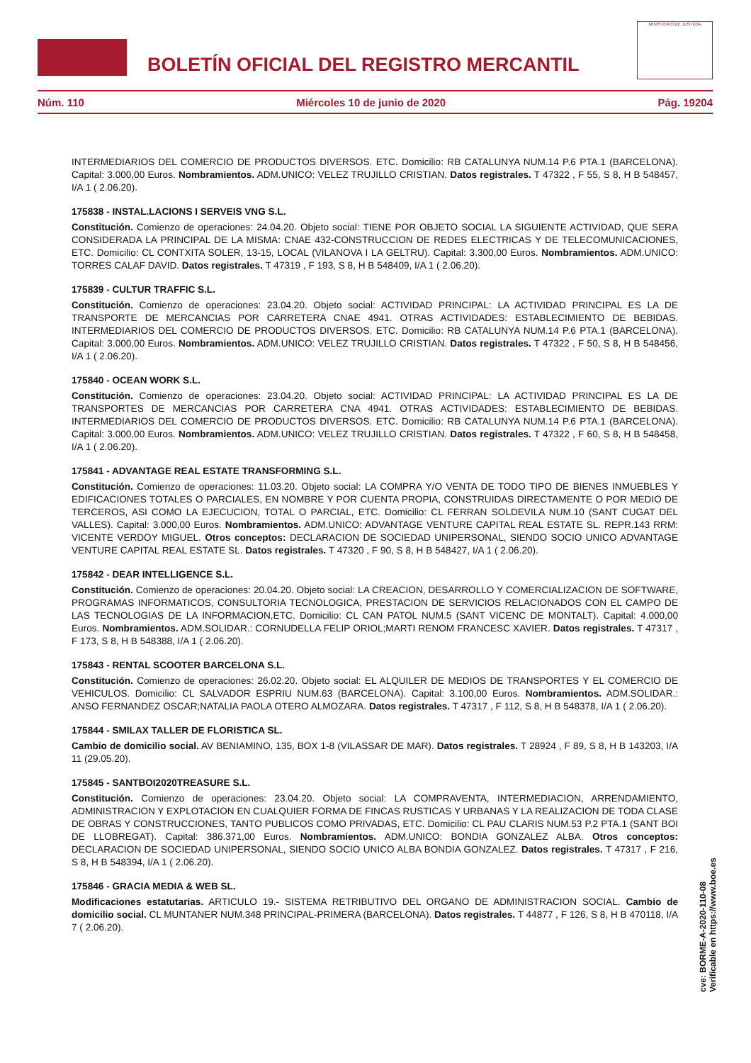BOLETÍN OFICIAL DEL REGISTRO MERCANTIL
MINISTERIO DE JUSTICIA
Núm. 110 Miércoles 10 de junio de 2020 Pág. 19204
INTERMEDIARIOS DEL COMERCIO DE PRODUCTOS DIVERSOS. ETC. Domicilio: RB CATALUNYA NUM.14 P.6 PTA.1 (BARCELONA). Capital: 3.000,00 Euros. Nombramientos. ADM.UNICO: VELEZ TRUJILLO CRISTIAN. Datos registrales. T 47322 , F 55, S 8, H B 548457, I/A 1 ( 2.06.20).
175838 - INSTAL.LACIONS I SERVEIS VNG S.L.
Constitución. Comienzo de operaciones: 24.04.20. Objeto social: TIENE POR OBJETO SOCIAL LA SIGUIENTE ACTIVIDAD, QUE SERA CONSIDERADA LA PRINCIPAL DE LA MISMA: CNAE 432-CONSTRUCCION DE REDES ELECTRICAS Y DE TELECOMUNICACIONES, ETC. Domicilio: CL CONTXITA SOLER, 13-15, LOCAL (VILANOVA I LA GELTRU). Capital: 3.300,00 Euros. Nombramientos. ADM.UNICO: TORRES CALAF DAVID. Datos registrales. T 47319 , F 193, S 8, H B 548409, I/A 1 ( 2.06.20).
175839 - CULTUR TRAFFIC S.L.
Constitución. Comienzo de operaciones: 23.04.20. Objeto social: ACTIVIDAD PRINCIPAL: LA ACTIVIDAD PRINCIPAL ES LA DE TRANSPORTE DE MERCANCIAS POR CARRETERA CNAE 4941. OTRAS ACTIVIDADES: ESTABLECIMIENTO DE BEBIDAS. INTERMEDIARIOS DEL COMERCIO DE PRODUCTOS DIVERSOS. ETC. Domicilio: RB CATALUNYA NUM.14 P.6 PTA.1 (BARCELONA). Capital: 3.000,00 Euros. Nombramientos. ADM.UNICO: VELEZ TRUJILLO CRISTIAN. Datos registrales. T 47322 , F 50, S 8, H B 548456, I/A 1 ( 2.06.20).
175840 - OCEAN WORK S.L.
Constitución. Comienzo de operaciones: 23.04.20. Objeto social: ACTIVIDAD PRINCIPAL: LA ACTIVIDAD PRINCIPAL ES LA DE TRANSPORTES DE MERCANCIAS POR CARRETERA CNA 4941. OTRAS ACTIVIDADES: ESTABLECIMIENTO DE BEBIDAS. INTERMEDIARIOS DEL COMERCIO DE PRODUCTOS DIVERSOS. ETC. Domicilio: RB CATALUNYA NUM.14 P.6 PTA.1 (BARCELONA). Capital: 3.000,00 Euros. Nombramientos. ADM.UNICO: VELEZ TRUJILLO CRISTIAN. Datos registrales. T 47322 , F 60, S 8, H B 548458, I/A 1 ( 2.06.20).
175841 - ADVANTAGE REAL ESTATE TRANSFORMING S.L.
Constitución. Comienzo de operaciones: 11.03.20. Objeto social: LA COMPRA Y/O VENTA DE TODO TIPO DE BIENES INMUEBLES Y EDIFICACIONES TOTALES O PARCIALES, EN NOMBRE Y POR CUENTA PROPIA, CONSTRUIDAS DIRECTAMENTE O POR MEDIO DE TERCEROS, ASI COMO LA EJECUCION, TOTAL O PARCIAL, ETC. Domicilio: CL FERRAN SOLDEVILA NUM.10 (SANT CUGAT DEL VALLES). Capital: 3.000,00 Euros. Nombramientos. ADM.UNICO: ADVANTAGE VENTURE CAPITAL REAL ESTATE SL. REPR.143 RRM: VICENTE VERDOY MIGUEL. Otros conceptos: DECLARACION DE SOCIEDAD UNIPERSONAL, SIENDO SOCIO UNICO ADVANTAGE VENTURE CAPITAL REAL ESTATE SL. Datos registrales. T 47320 , F 90, S 8, H B 548427, I/A 1 ( 2.06.20).
175842 - DEAR INTELLIGENCE S.L.
Constitución. Comienzo de operaciones: 20.04.20. Objeto social: LA CREACION, DESARROLLO Y COMERCIALIZACION DE SOFTWARE, PROGRAMAS INFORMATICOS, CONSULTORIA TECNOLOGICA, PRESTACION DE SERVICIOS RELACIONADOS CON EL CAMPO DE LAS TECNOLOGIAS DE LA INFORMACION,ETC. Domicilio: CL CAN PATOL NUM.5 (SANT VICENC DE MONTALT). Capital: 4.000,00 Euros. Nombramientos. ADM.SOLIDAR.: CORNUDELLA FELIP ORIOL;MARTI RENOM FRANCESC XAVIER. Datos registrales. T 47317 , F 173, S 8, H B 548388, I/A 1 ( 2.06.20).
175843 - RENTAL SCOOTER BARCELONA S.L.
Constitución. Comienzo de operaciones: 26.02.20. Objeto social: EL ALQUILER DE MEDIOS DE TRANSPORTES Y EL COMERCIO DE VEHICULOS. Domicilio: CL SALVADOR ESPRIU NUM.63 (BARCELONA). Capital: 3.100,00 Euros. Nombramientos. ADM.SOLIDAR.: ANSO FERNANDEZ OSCAR;NATALIA PAOLA OTERO ALMOZARA. Datos registrales. T 47317 , F 112, S 8, H B 548378, I/A 1 ( 2.06.20).
175844 - SMILAX TALLER DE FLORISTICA SL.
Cambio de domicilio social. AV BENIAMINO, 135, BOX 1-8 (VILASSAR DE MAR). Datos registrales. T 28924 , F 89, S 8, H B 143203, I/A 11 (29.05.20).
175845 - SANTBOI2020TREASURE S.L.
Constitución. Comienzo de operaciones: 23.04.20. Objeto social: LA COMPRAVENTA, INTERMEDIACION, ARRENDAMIENTO, ADMINISTRACION Y EXPLOTACION EN CUALQUIER FORMA DE FINCAS RUSTICAS Y URBANAS Y LA REALIZACION DE TODA CLASE DE OBRAS Y CONSTRUCCIONES, TANTO PUBLICOS COMO PRIVADAS, ETC. Domicilio: CL PAU CLARIS NUM.53 P.2 PTA.1 (SANT BOI DE LLOBREGAT). Capital: 386.371,00 Euros. Nombramientos. ADM.UNICO: BONDIA GONZALEZ ALBA. Otros conceptos: DECLARACION DE SOCIEDAD UNIPERSONAL, SIENDO SOCIO UNICO ALBA BONDIA GONZALEZ. Datos registrales. T 47317 , F 216, S 8, H B 548394, I/A 1 ( 2.06.20).
175846 - GRACIA MEDIA & WEB SL.
Modificaciones estatutarias. ARTICULO 19.- SISTEMA RETRIBUTIVO DEL ORGANO DE ADMINISTRACION SOCIAL. Cambio de domicilio social. CL MUNTANER NUM.348 PRINCIPAL-PRIMERA (BARCELONA). Datos registrales. T 44877 , F 126, S 8, H B 470118, I/A 7 ( 2.06.20).
cve: BORME-A-2020-110-08
Verificable en https://www.boe.es